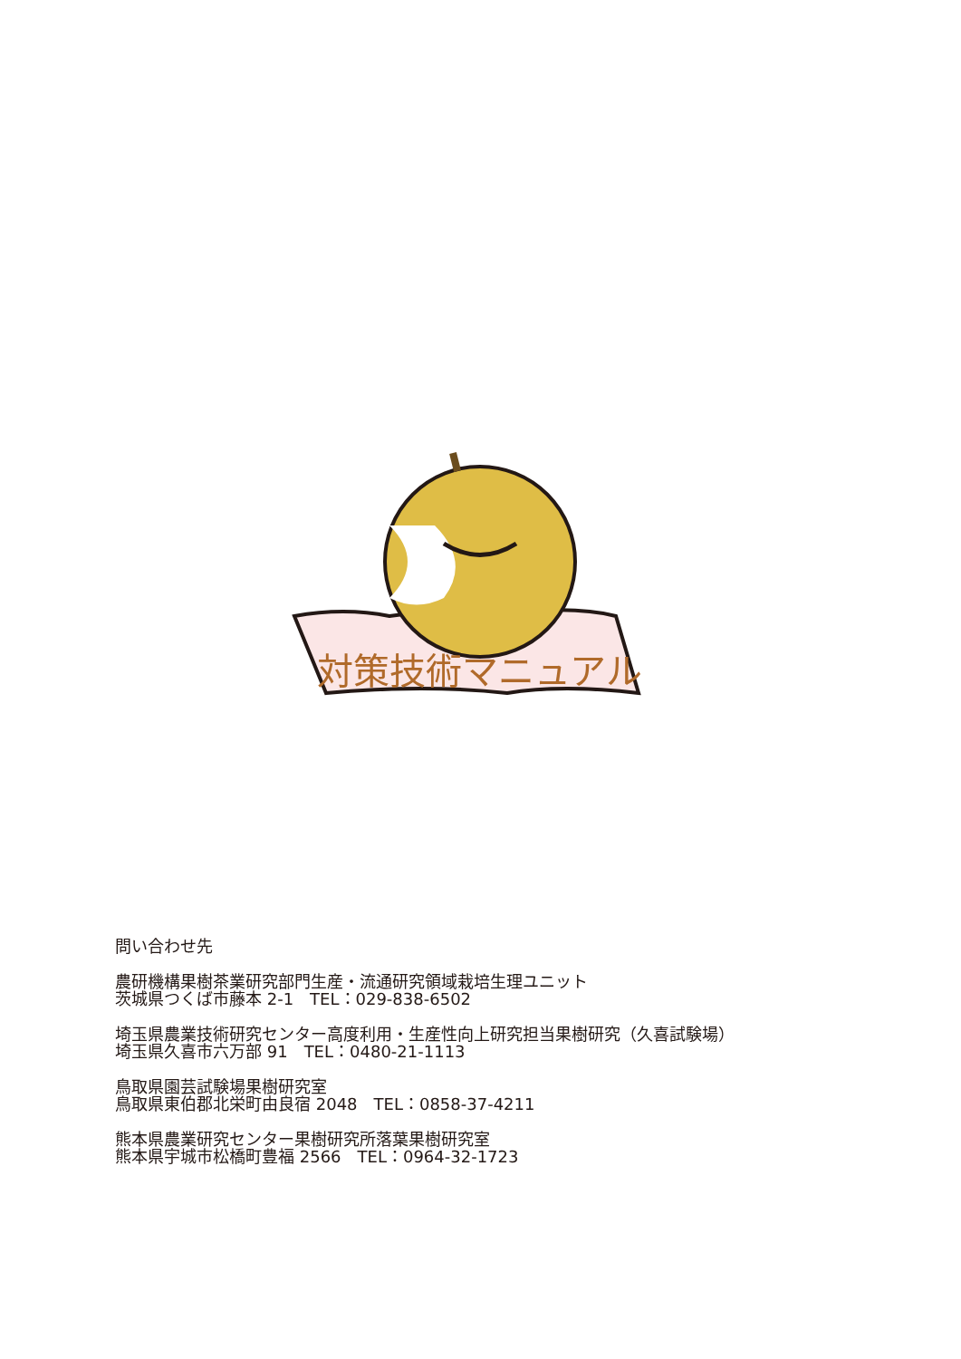対策技術マニュアル
問い合わせ先
農研機構果樹茶業研究部門生産・流通研究領域栽培生理ユニット
茨城県つくば市藤本 2-1　TEL：029-838-6502
埼玉県農業技術研究センター高度利用・生産性向上研究担当果樹研究（久喜試験場）
埼玉県久喜市六万部 91　TEL：0480-21-1113
鳥取県園芸試験場果樹研究室
鳥取県東伯郡北栄町由良宿 2048　TEL：0858-37-4211
熊本県農業研究センター果樹研究所落葉果樹研究室
熊本県宇城市松橋町豊福 2566　TEL：0964-32-1723